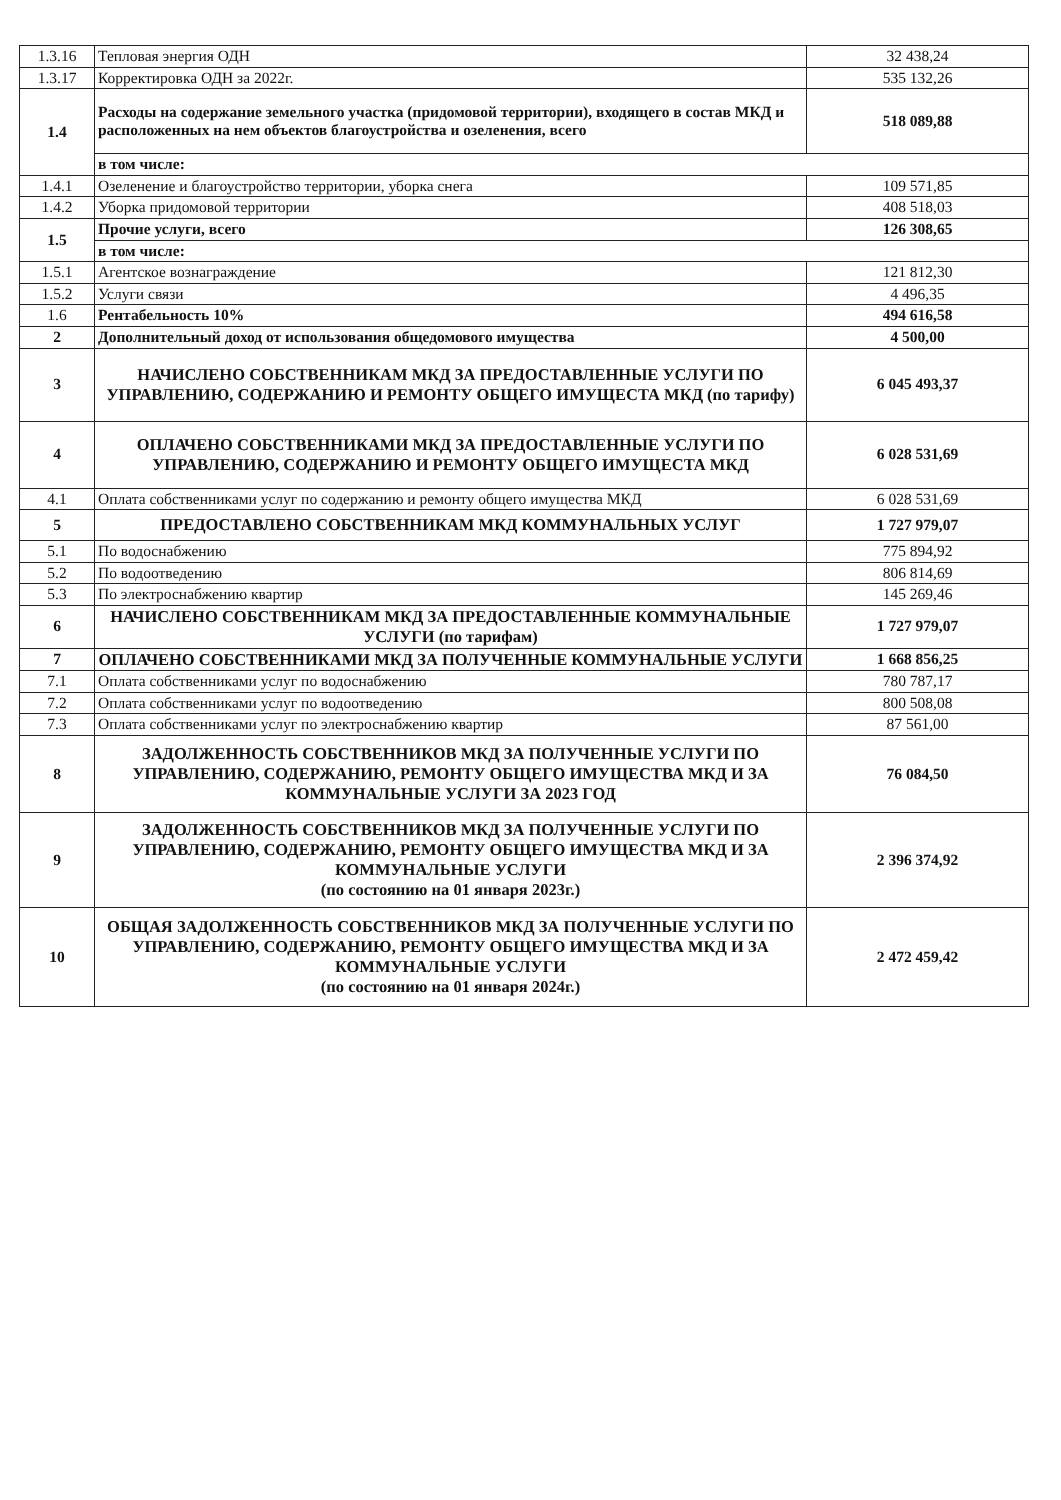| 1.3.16 | Тепловая энергия ОДН | 32 438,24 |
| 1.3.17 | Корректировка ОДН за 2022г. | 535 132,26 |
| 1.4 | Расходы на содержание земельного участка (придомовой территории), входящего в состав МКД и расположенных на нем объектов благоустройства и озеленения, всего | 518 089,88 |
| | в том числе: | |
| 1.4.1 | Озеленение и благоустройство территории, уборка снега | 109 571,85 |
| 1.4.2 | Уборка придомовой территории | 408 518,03 |
| 1.5 | Прочие услуги, всего | 126 308,65 |
| | в том числе: | |
| 1.5.1 | Агентское вознаграждение | 121 812,30 |
| 1.5.2 | Услуги связи | 4 496,35 |
| 1.6 | Рентабельность 10% | 494 616,58 |
| 2 | Дополнительный доход от использования общедомового имущества | 4 500,00 |
| 3 | НАЧИСЛЕНО СОБСТВЕННИКАМ МКД ЗА ПРЕДОСТАВЛЕННЫЕ УСЛУГИ ПО УПРАВЛЕНИЮ, СОДЕРЖАНИЮ И РЕМОНТУ ОБЩЕГО ИМУЩЕСТА МКД (по тарифу) | 6 045 493,37 |
| 4 | ОПЛАЧЕНО СОБСТВЕННИКАМИ МКД ЗА ПРЕДОСТАВЛЕННЫЕ УСЛУГИ ПО УПРАВЛЕНИЮ, СОДЕРЖАНИЮ И РЕМОНТУ ОБЩЕГО ИМУЩЕСТА МКД | 6 028 531,69 |
| 4.1 | Оплата собственниками услуг по содержанию и ремонту общего имущества МКД | 6 028 531,69 |
| 5 | ПРЕДОСТАВЛЕНО СОБСТВЕННИКАМ МКД КОММУНАЛЬНЫХ УСЛУГ | 1 727 979,07 |
| 5.1 | По водоснабжению | 775 894,92 |
| 5.2 | По водоотведению | 806 814,69 |
| 5.3 | По электроснабжению квартир | 145 269,46 |
| 6 | НАЧИСЛЕНО СОБСТВЕННИКАМ МКД ЗА ПРЕДОСТАВЛЕННЫЕ КОММУНАЛЬНЫЕ УСЛУГИ (по тарифам) | 1 727 979,07 |
| 7 | ОПЛАЧЕНО СОБСТВЕННИКАМИ МКД ЗА ПОЛУЧЕННЫЕ КОММУНАЛЬНЫЕ УСЛУГИ | 1 668 856,25 |
| 7.1 | Оплата собственниками услуг по водоснабжению | 780 787,17 |
| 7.2 | Оплата собственниками услуг по водоотведению | 800 508,08 |
| 7.3 | Оплата собственниками услуг по электроснабжению квартир | 87 561,00 |
| 8 | ЗАДОЛЖЕННОСТЬ СОБСТВЕННИКОВ МКД ЗА ПОЛУЧЕННЫЕ УСЛУГИ ПО УПРАВЛЕНИЮ, СОДЕРЖАНИЮ, РЕМОНТУ ОБЩЕГО ИМУЩЕСТВА МКД И ЗА КОММУНАЛЬНЫЕ УСЛУГИ ЗА 2023 ГОД | 76 084,50 |
| 9 | ЗАДОЛЖЕННОСТЬ СОБСТВЕННИКОВ МКД ЗА ПОЛУЧЕННЫЕ УСЛУГИ ПО УПРАВЛЕНИЮ, СОДЕРЖАНИЮ, РЕМОНТУ ОБЩЕГО ИМУЩЕСТВА МКД И ЗА КОММУНАЛЬНЫЕ УСЛУГИ (по состоянию на 01 января 2023г.) | 2 396 374,92 |
| 10 | ОБЩАЯ ЗАДОЛЖЕННОСТЬ СОБСТВЕННИКОВ МКД ЗА ПОЛУЧЕННЫЕ УСЛУГИ ПО УПРАВЛЕНИЮ, СОДЕРЖАНИЮ, РЕМОНТУ ОБЩЕГО ИМУЩЕСТВА МКД И ЗА КОММУНАЛЬНЫЕ УСЛУГИ (по состоянию на 01 января 2024г.) | 2 472 459,42 |